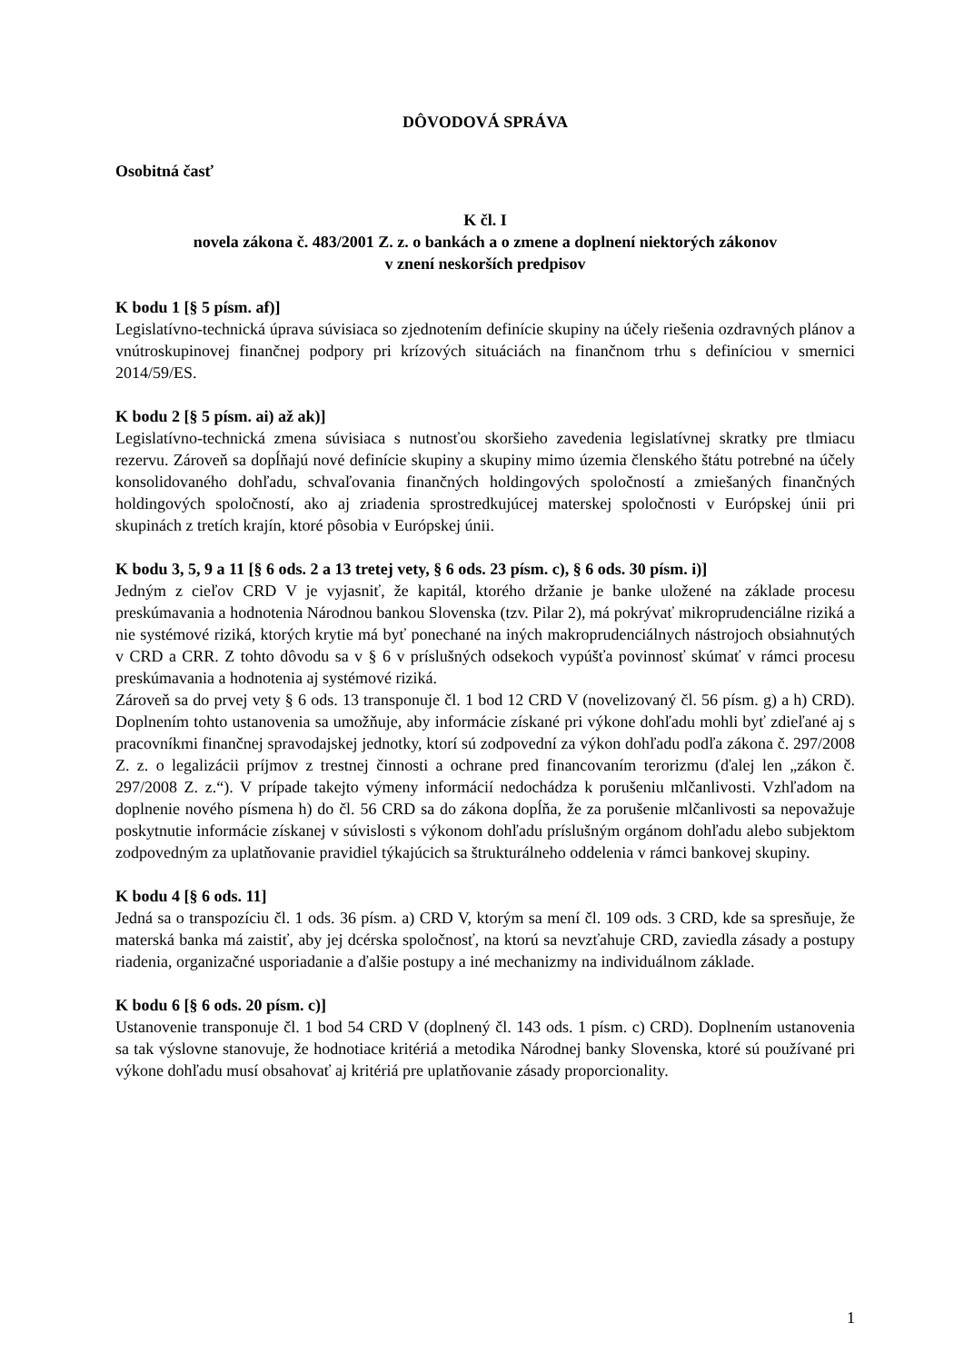DÔVODOVÁ SPRÁVA
Osobitná časť
K čl. I
novela zákona č. 483/2001 Z. z. o bankách a o zmene a doplnení niektorých zákonov
v znení neskorších predpisov
K bodu 1 [§ 5 písm. af)]
Legislatívno-technická úprava súvisiaca so zjednotením definície skupiny na účely riešenia ozdravných plánov a vnútroskupinovej finančnej podpory pri krízových situáciách na finančnom trhu s definíciou v smernici 2014/59/ES.
K bodu 2 [§ 5 písm. ai) až ak)]
Legislatívno-technická zmena súvisiaca s nutnosťou skoršieho zavedenia legislatívnej skratky pre tlmiacu rezervu. Zároveň sa dopĺňajú nové definície skupiny a skupiny mimo územia členského štátu potrebné na účely konsolidovaného dohľadu, schvaľovania finančných holdingových spoločností a zmiešaných finančných holdingových spoločností, ako aj zriadenia sprostredkujúcej materskej spoločnosti v Európskej únii pri skupinách z tretích krajín, ktoré pôsobia v Európskej únii.
K bodu 3, 5, 9 a 11 [§ 6 ods. 2 a 13 tretej vety, § 6 ods. 23 písm. c), § 6 ods. 30 písm. i)]
Jedným z cieľov CRD V je vyjasniť, že kapitál, ktorého držanie je banke uložené na základe procesu preskúmavania a hodnotenia Národnou bankou Slovenska (tzv. Pilar 2), má pokrývať mikroprudenciálne riziká a nie systémové riziká, ktorých krytie má byť ponechané na iných makroprudenciálnych nástrojoch obsiahnutých v CRD a CRR. Z tohto dôvodu sa v § 6 v príslušných odsekoch vypúšťa povinnosť skúmať v rámci procesu preskúmavania a hodnotenia aj systémové riziká.
Zároveň sa do prvej vety § 6 ods. 13 transponuje čl. 1 bod 12 CRD V (novelizovaný čl. 56 písm. g) a h) CRD). Doplnením tohto ustanovenia sa umožňuje, aby informácie získané pri výkone dohľadu mohli byť zdieľané aj s pracovníkmi finančnej spravodajskej jednotky, ktorí sú zodpovední za výkon dohľadu podľa zákona č. 297/2008 Z. z. o legalizácii príjmov z trestnej činnosti a ochrane pred financovaním terorizmu (ďalej len „zákon č. 297/2008 Z. z.“). V prípade takejto výmeny informácií nedochádza k porušeniu mlčanlivosti. Vzhľadom na doplnenie nového písmena h) do čl. 56 CRD sa do zákona dopĺňa, že za porušenie mlčanlivosti sa nepovažuje poskytnutie informácie získanej v súvislosti s výkonom dohľadu príslušným orgánom dohľadu alebo subjektom zodpovedným za uplatňovanie pravidiel týkajúcich sa štrukturálneho oddelenia v rámci bankovej skupiny.
K bodu 4 [§ 6 ods. 11]
Jedná sa o transpozíciu čl. 1 ods. 36 písm. a) CRD V, ktorým sa mení čl. 109 ods. 3 CRD, kde sa spresňuje, že materská banka má zaistiť, aby jej dcérska spoločnosť, na ktorú sa nevzťahuje CRD, zaviedla zásady a postupy riadenia, organizačné usporiadanie a ďalšie postupy a iné mechanizmy na individuálnom základe.
K bodu 6 [§ 6 ods. 20 písm. c)]
Ustanovenie transponuje čl. 1 bod 54 CRD V (doplnený čl. 143 ods. 1 písm. c) CRD). Doplnením ustanovenia sa tak výslovne stanovuje, že hodnotiace kritériá a metodika Národnej banky Slovenska, ktoré sú používané pri výkone dohľadu musí obsahovať aj kritériá pre uplatňovanie zásady proporcionality.
1